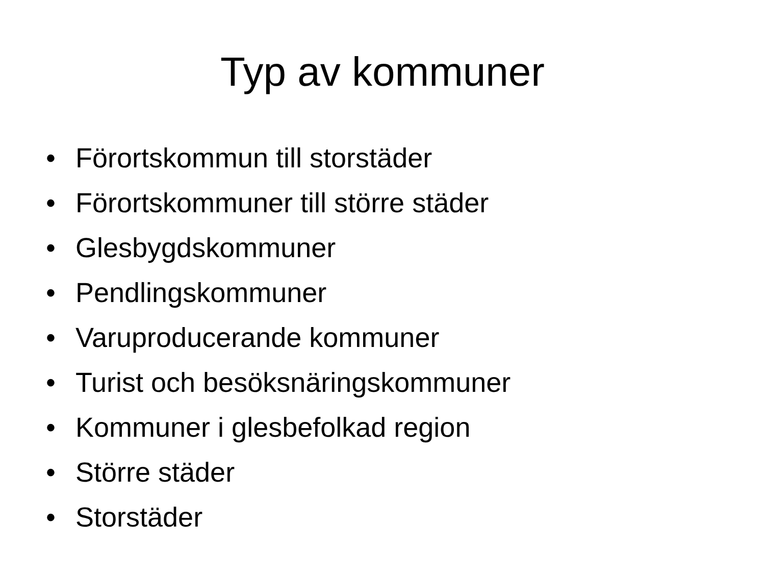Typ av kommuner
• Förortskommun till storstäder
• Förortskommuner till större städer
• Glesbygdskommuner
• Pendlingskommuner
• Varuproducerande kommuner
• Turist och besöksnäringskommuner
• Kommuner i glesbefolkad region
• Större städer
• Storstäder